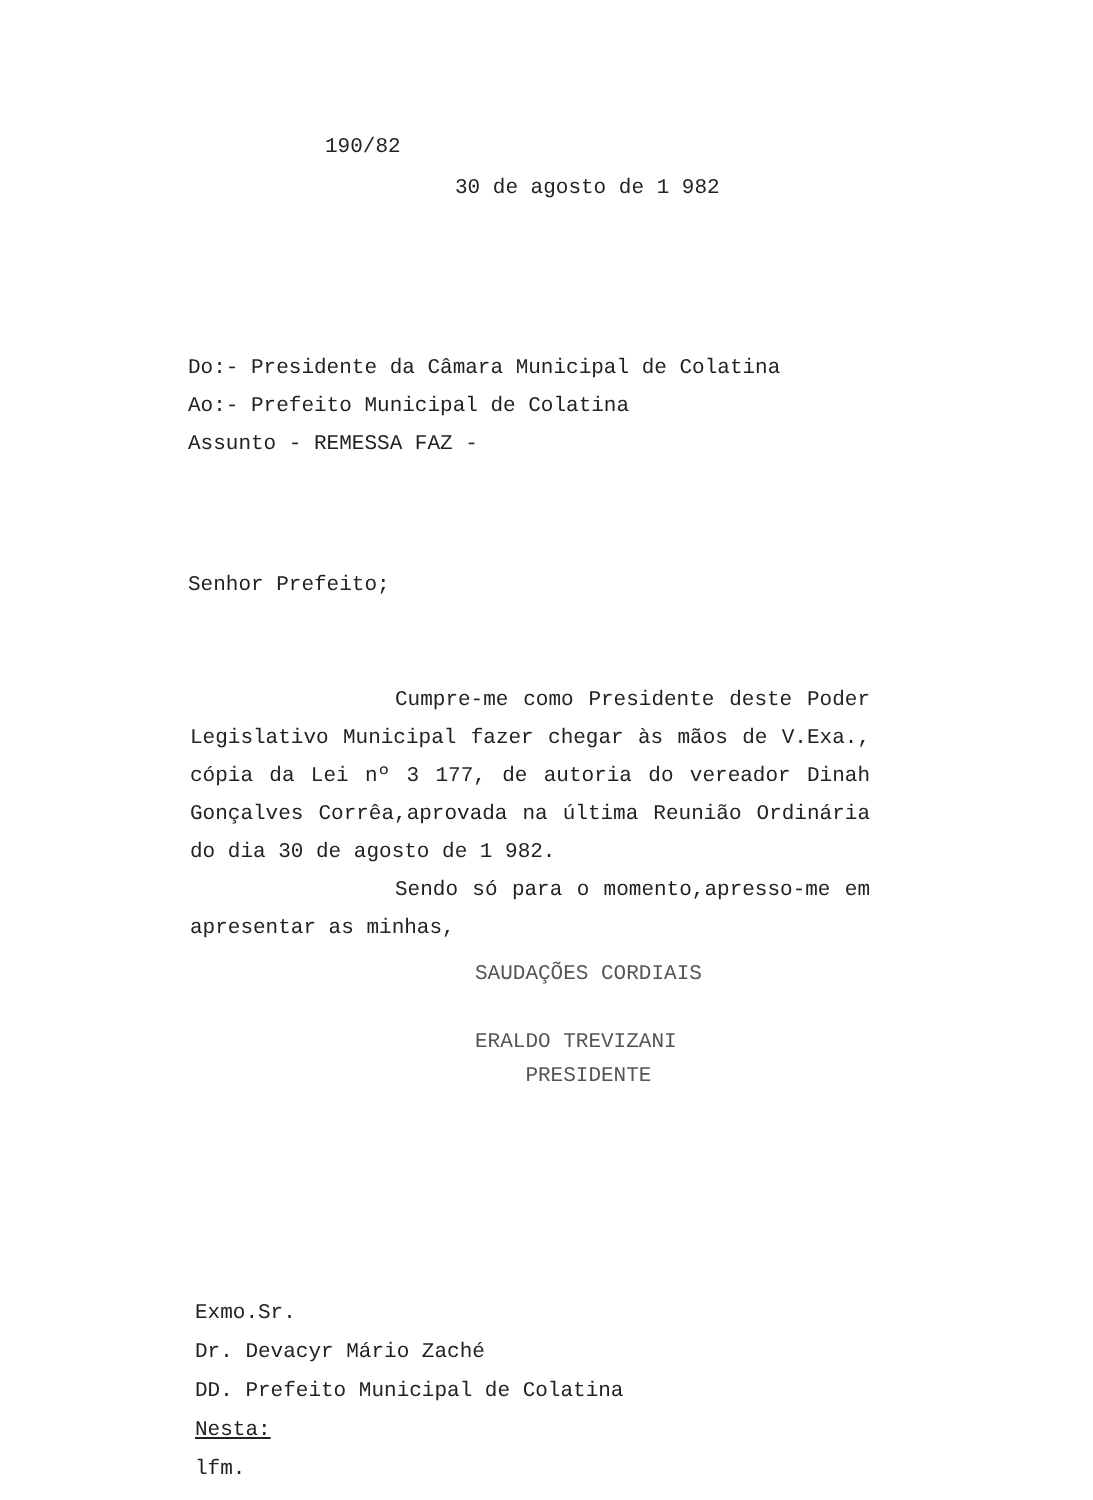190/82
30 de agosto de 1 982
Do:- Presidente da Câmara Municipal de Colatina
Ao:- Prefeito Municipal de Colatina
Assunto - REMESSA FAZ -
Senhor Prefeito;
Cumpre-me como Presidente deste Poder Legislativo Municipal fazer chegar às mãos de V.Exa., cópia da Lei nº 3 177, de autoria do vereador Dinah Gonçalves Corrêa,aprovada na última Reunião Ordinária do dia 30 de agosto de 1 982.
Sendo só para o momento,apresso-me em apresentar as minhas,
SAUDAÇÕES CORDIAIS
ERALDO TREVIZANI
PRESIDENTE
Exmo.Sr.
Dr. Devacyr Mário Zaché
DD. Prefeito Municipal de Colatina
Nesta:
lfm.